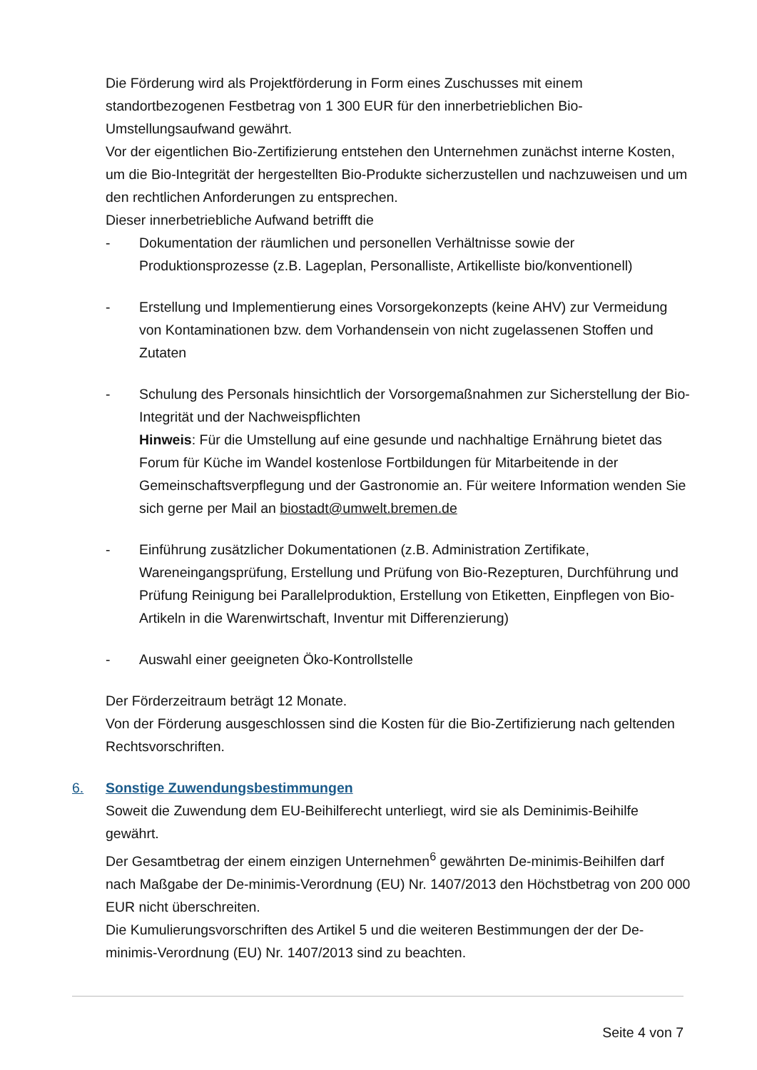Die Förderung wird als Projektförderung in Form eines Zuschusses mit einem standortbezogenen Festbetrag von 1 300 EUR für den innerbetrieblichen Bio-Umstellungsaufwand gewährt.
Vor der eigentlichen Bio-Zertifizierung entstehen den Unternehmen zunächst interne Kosten, um die Bio-Integrität der hergestellten Bio-Produkte sicherzustellen und nachzuweisen und um den rechtlichen Anforderungen zu entsprechen.
Dieser innerbetriebliche Aufwand betrifft die
- Dokumentation der räumlichen und personellen Verhältnisse sowie der Produktionsprozesse (z.B. Lageplan, Personalliste, Artikelliste bio/konventionell)
- Erstellung und Implementierung eines Vorsorgekonzepts (keine AHV) zur Vermeidung von Kontaminationen bzw. dem Vorhandensein von nicht zugelassenen Stoffen und Zutaten
- Schulung des Personals hinsichtlich der Vorsorgemaßnahmen zur Sicherstellung der Bio-Integrität und der Nachweispflichten
Hinweis: Für die Umstellung auf eine gesunde und nachhaltige Ernährung bietet das Forum für Küche im Wandel kostenlose Fortbildungen für Mitarbeitende in der Gemeinschaftsverpflegung und der Gastronomie an. Für weitere Information wenden Sie sich gerne per Mail an biostadt@umwelt.bremen.de
- Einführung zusätzlicher Dokumentationen (z.B. Administration Zertifikate, Wareneingangsprüfung, Erstellung und Prüfung von Bio-Rezepturen, Durchführung und Prüfung Reinigung bei Parallelproduktion, Erstellung von Etiketten, Einpflegen von Bio-Artikeln in die Warenwirtschaft, Inventur mit Differenzierung)
- Auswahl einer geeigneten Öko-Kontrollstelle
Der Förderzeitraum beträgt 12 Monate.
Von der Förderung ausgeschlossen sind die Kosten für die Bio-Zertifizierung nach geltenden Rechtsvorschriften.
6. Sonstige Zuwendungsbestimmungen
Soweit die Zuwendung dem EU-Beihilferecht unterliegt, wird sie als Deminimis-Beihilfe gewährt.
Der Gesamtbetrag der einem einzigen Unternehmen<sup>6</sup> gewährten De-minimis-Beihilfen darf nach Maßgabe der De-minimis-Verordnung (EU) Nr. 1407/2013 den Höchstbetrag von 200 000 EUR nicht überschreiten.
Die Kumulierungsvorschriften des Artikel 5 und die weiteren Bestimmungen der der De-minimis-Verordnung (EU) Nr. 1407/2013 sind zu beachten.
Seite 4 von 7